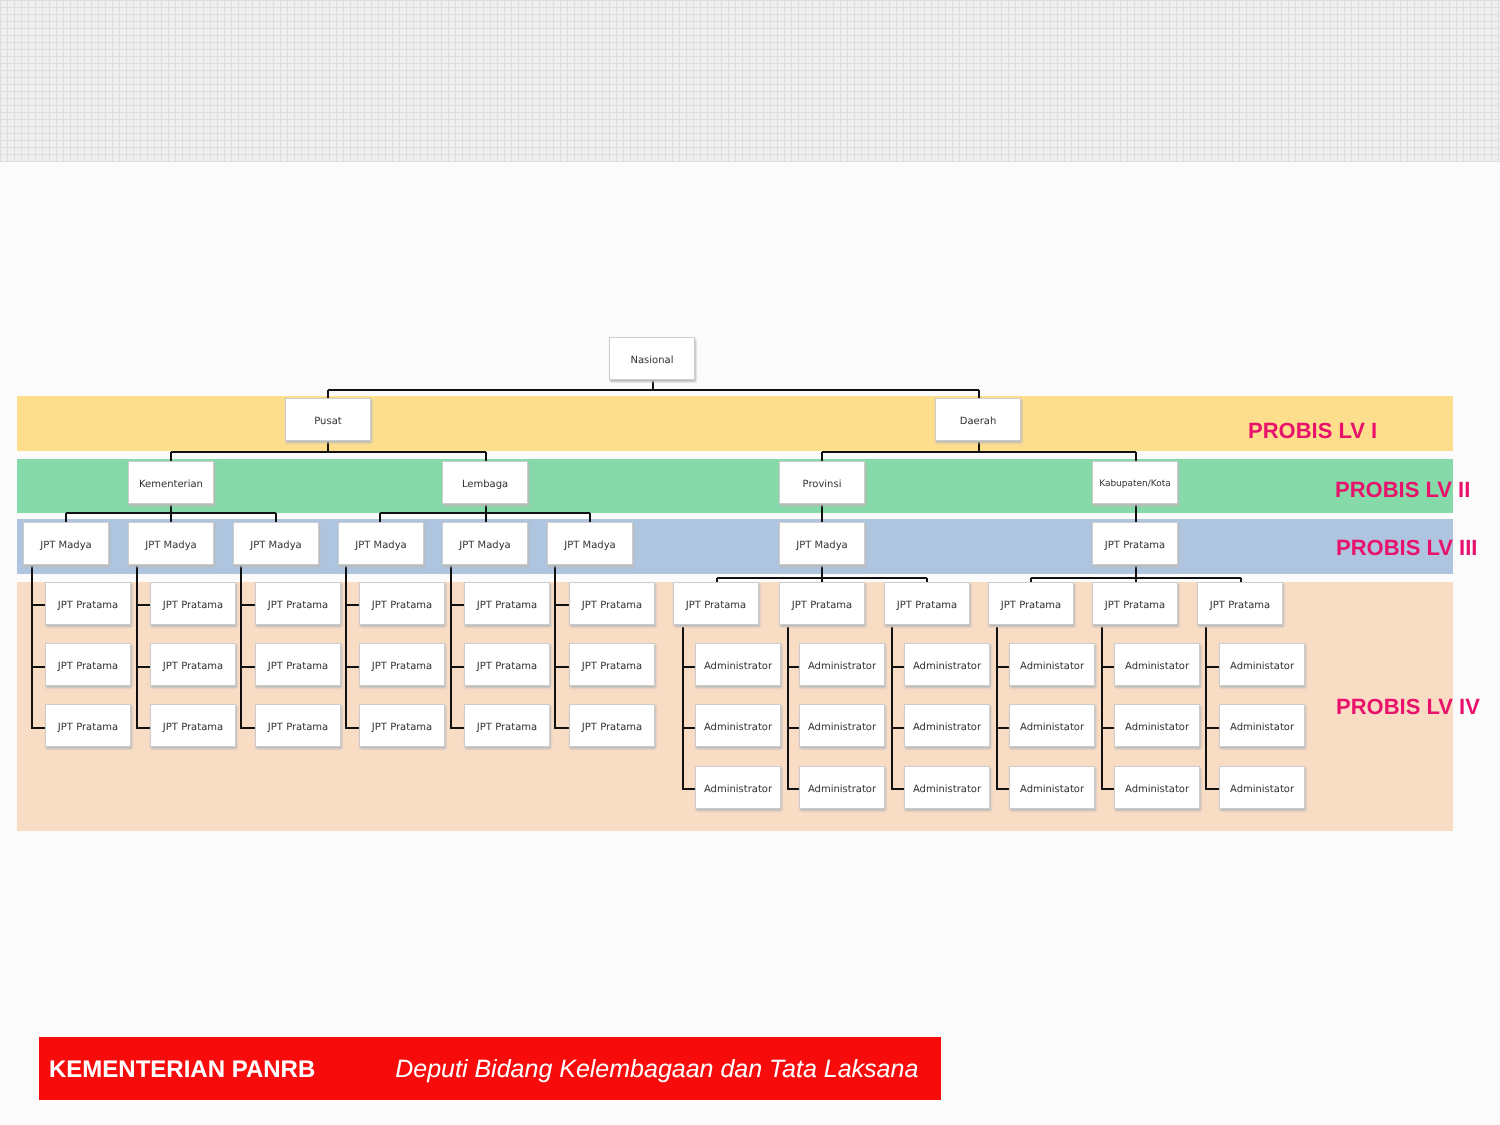Nasional
Pusat Daerah
PROBIS LV I
Kementerian Lembaga Provinsi Kabupaten/Kota
PROBIS LV II
JPT Madya JPT Madya JPT Madya JPT Madya JPT Madya JPT Madya JPT Madya JPT Pratama
PROBIS LV III
JPT Pratama JPT Pratama JPT Pratama JPT Pratama JPT Pratama JPT Pratama JPT Pratama JPT Pratama JPT Pratama JPT Pratama JPT Pratama JPT Pratama
JPT Pratama JPT Pratama JPT Pratama JPT Pratama JPT Pratama JPT Pratama Administrator Administrator Administrator Administator Administator Administator
JPT Pratama JPT Pratama JPT Pratama JPT Pratama JPT Pratama JPT Pratama Administrator Administrator Administrator Administator Administator Administator
PROBIS LV IV
Administrator Administrator Administrator Administator Administator Administator
KEMENTERIAN PANRB Deputi Bidang Kelembagaan dan Tata Laksana